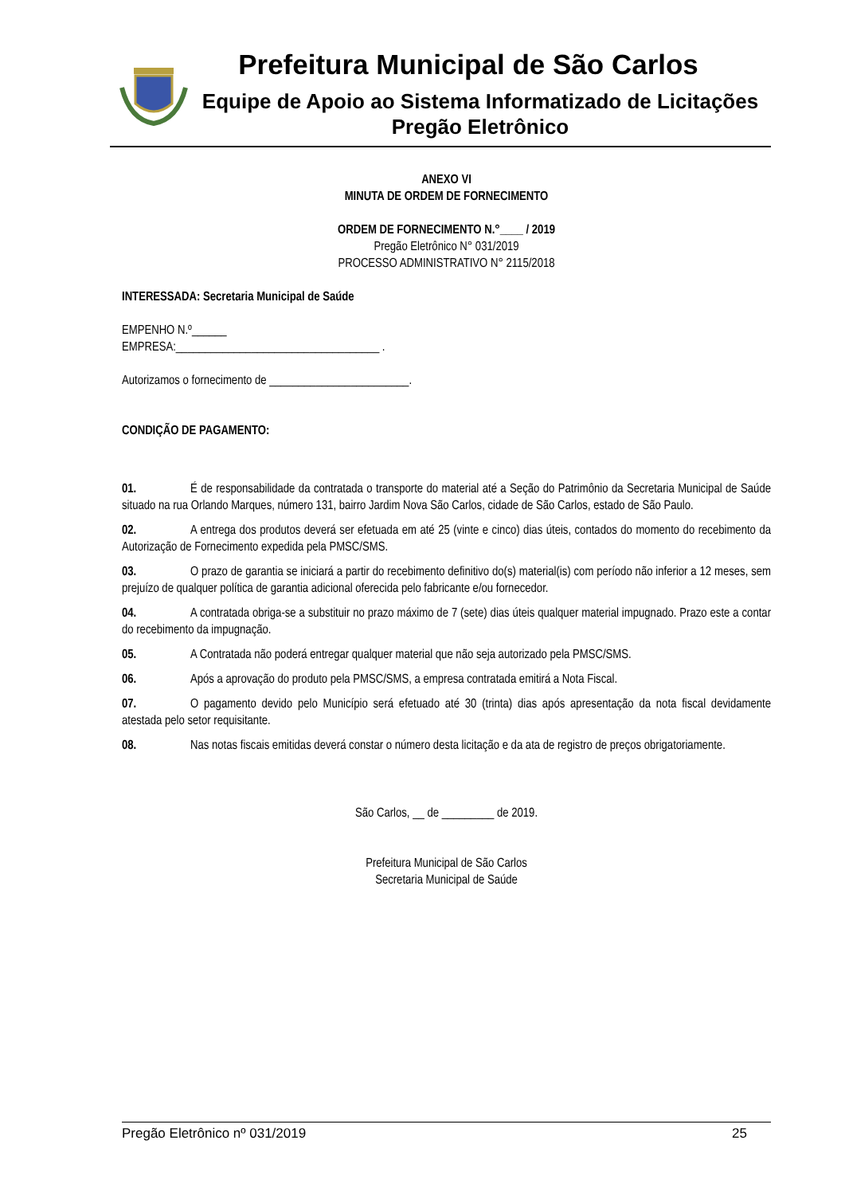Prefeitura Municipal de São Carlos
Equipe de Apoio ao Sistema Informatizado de Licitações
Pregão Eletrônico
ANEXO VI
MINUTA DE ORDEM DE FORNECIMENTO
ORDEM DE FORNECIMENTO N.°____ / 2019
Pregão Eletrônico N° 031/2019
PROCESSO ADMINISTRATIVO N° 2115/2018
INTERESSADA: Secretaria Municipal de Saúde
EMPENHO N.º______
EMPRESA:___________________________________ .
Autorizamos o fornecimento de ________________________.
CONDIÇÃO DE PAGAMENTO:
01. É de responsabilidade da contratada o transporte do material até a Seção do Patrimônio da Secretaria Municipal de Saúde situado na rua Orlando Marques, número 131, bairro Jardim Nova São Carlos, cidade de São Carlos, estado de São Paulo.
02. A entrega dos produtos deverá ser efetuada em até 25 (vinte e cinco) dias úteis, contados do momento do recebimento da Autorização de Fornecimento expedida pela PMSC/SMS.
03. O prazo de garantia se iniciará a partir do recebimento definitivo do(s) material(is) com período não inferior a 12 meses, sem prejuízo de qualquer política de garantia adicional oferecida pelo fabricante e/ou fornecedor.
04. A contratada obriga-se a substituir no prazo máximo de 7 (sete) dias úteis qualquer material impugnado. Prazo este a contar do recebimento da impugnação.
05. A Contratada não poderá entregar qualquer material que não seja autorizado pela PMSC/SMS.
06. Após a aprovação do produto pela PMSC/SMS, a empresa contratada emitirá a Nota Fiscal.
07. O pagamento devido pelo Município será efetuado até 30 (trinta) dias após apresentação da nota fiscal devidamente atestada pelo setor requisitante.
08. Nas notas fiscais emitidas deverá constar o número desta licitação e da ata de registro de preços obrigatoriamente.
São Carlos, __ de _________ de 2019.
Prefeitura Municipal de São Carlos
Secretaria Municipal de Saúde
Pregão Eletrônico nº 031/2019 25